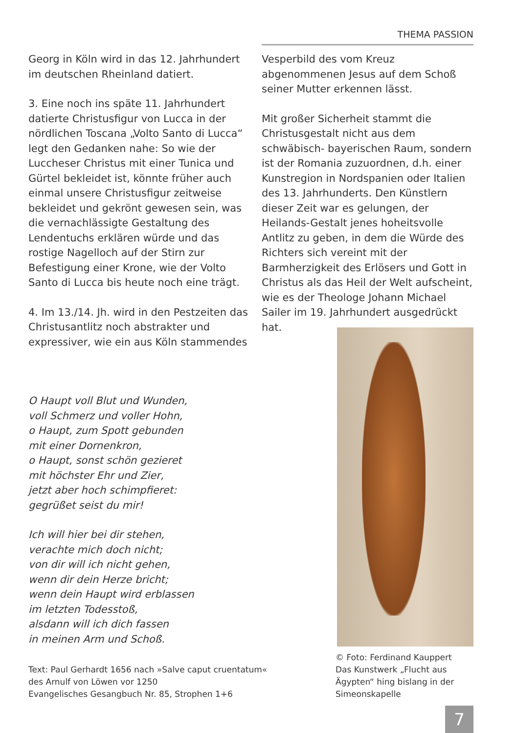THEMA PASSION
Georg in Köln wird in das 12. Jahrhundert im deutschen Rheinland datiert.
3. Eine noch ins späte 11. Jahrhundert datierte Christusfigur von Lucca in der nördlichen Toscana „Volto Santo di Lucca“ legt den Gedanken nahe: So wie der Luccheser Christus mit einer Tunica und Gürtel bekleidet ist, könnte früher auch einmal unsere Christusfigur zeitweise bekleidet und gekrönt gewesen sein, was die vernachlässigte Gestaltung des Lendentuchs erklären würde und das rostige Nagelloch auf der Stirn zur Befestigung einer Krone, wie der Volto Santo di Lucca bis heute noch eine trägt.
4. Im 13./14. Jh. wird in den Pestzeiten das Christusantlitz noch abstrakter und expressiver, wie ein aus Köln stammendes
Vesperbild des vom Kreuz abgenommenen Jesus auf dem Schoß seiner Mutter erkennen lässt.
Mit großer Sicherheit stammt die Christusgestalt nicht aus dem schwäbisch- bayerischen Raum, sondern ist der Romania zuzuordnen, d.h. einer Kunstregion in Nordspanien oder Italien des 13. Jahrhunderts. Den Künstlern dieser Zeit war es gelungen, der Heilands-Gestalt jenes hoheitsvolle Antlitz zu geben, in dem die Würde des Richters sich vereint mit der Barmherzigkeit des Erlösers und Gott in Christus als das Heil der Welt aufscheint, wie es der Theologe Johann Michael Sailer im 19. Jahrhundert ausgedrückt hat.
O Haupt voll Blut und Wunden,
voll Schmerz und voller Hohn,
o Haupt, zum Spott gebunden
mit einer Dornenkron,
o Haupt, sonst schön gezieret
mit höchster Ehr und Zier,
jetzt aber hoch schimpfieret:
gegrüßet seist du mir!
Ich will hier bei dir stehen,
verachte mich doch nicht;
von dir will ich nicht gehen,
wenn dir dein Herze bricht;
wenn dein Haupt wird erblassen
im letzten Todesstoß,
alsdann will ich dich fassen
in meinen Arm und Schoß.
Text: Paul Gerhardt 1656 nach »Salve caput cruentatum«
des Arnulf von Löwen vor 1250
Evangelisches Gesangbuch Nr. 85, Strophen 1+6
© Foto: Ferdinand Kauppert
Das Kunstwerk „Flucht aus Ägypten“ hing bislang in der Simeonskapelle
7